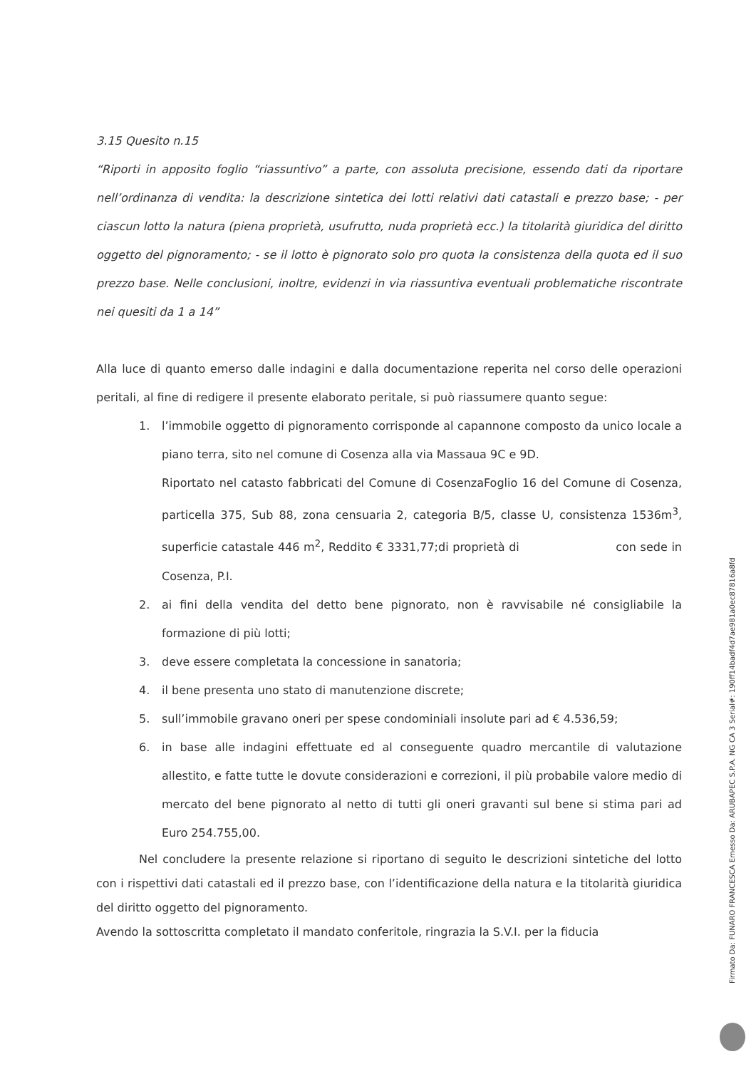3.15 Quesito n.15
“Riporti in apposito foglio “riassuntivo” a parte, con assoluta precisione, essendo dati da riportare nell’ordinanza di vendita: la descrizione sintetica dei lotti relativi dati catastali e prezzo base; - per ciascun lotto la natura (piena proprietà, usufrutto, nuda proprietà ecc.) la titolarità giuridica del diritto oggetto del pignoramento; - se il lotto è pignorato solo pro quota la consistenza della quota ed il suo prezzo base. Nelle conclusioni, inoltre, evidenzi in via riassuntiva eventuali problematiche riscontrate nei quesiti da 1 a 14”
Alla luce di quanto emerso dalle indagini e dalla documentazione reperita nel corso delle operazioni peritali, al fine di redigere il presente elaborato peritale, si può riassumere quanto segue:
1. l’immobile oggetto di pignoramento corrisponde al capannone composto da unico locale a piano terra, sito nel comune di Cosenza alla via Massaua 9C e 9D.
Riportato nel catasto fabbricati del Comune di CosenzaFoglio 16 del Comune di Cosenza, particella 375, Sub 88, zona censuaria 2, categoria B/5, classe U, consistenza 1536m<sup>3</sup>, superficie catastale 446 m<sup>2</sup>, Reddito € 3331,77;di proprietà di con sede in Cosenza, P.I.
2. ai fini della vendita del detto bene pignorato, non è ravvisabile né consigliabile la formazione di più lotti;
3. deve essere completata la concessione in sanatoria;
4. il bene presenta uno stato di manutenzione discrete;
5. sull’immobile gravano oneri per spese condominiali insolute pari ad € 4.536,59;
6. in base alle indagini effettuate ed al conseguente quadro mercantile di valutazione allestito, e fatte tutte le dovute considerazioni e correzioni, il più probabile valore medio di mercato del bene pignorato al netto di tutti gli oneri gravanti sul bene si stima pari ad Euro 254.755,00.
Nel concludere la presente relazione si riportano di seguito le descrizioni sintetiche del lotto con i rispettivi dati catastali ed il prezzo base, con l’identificazione della natura e la titolarità giuridica del diritto oggetto del pignoramento.
Avendo la sottoscritta completato il mandato conferitole, ringrazia la S.V.I. per la fiducia
Firmato Da: FUNARO FRANCESCA Emesso Da: ARUBAPEC S.P.A. NG CA 3 Serial#: 190ff14badf4d7ae981a0ec87816a8fd